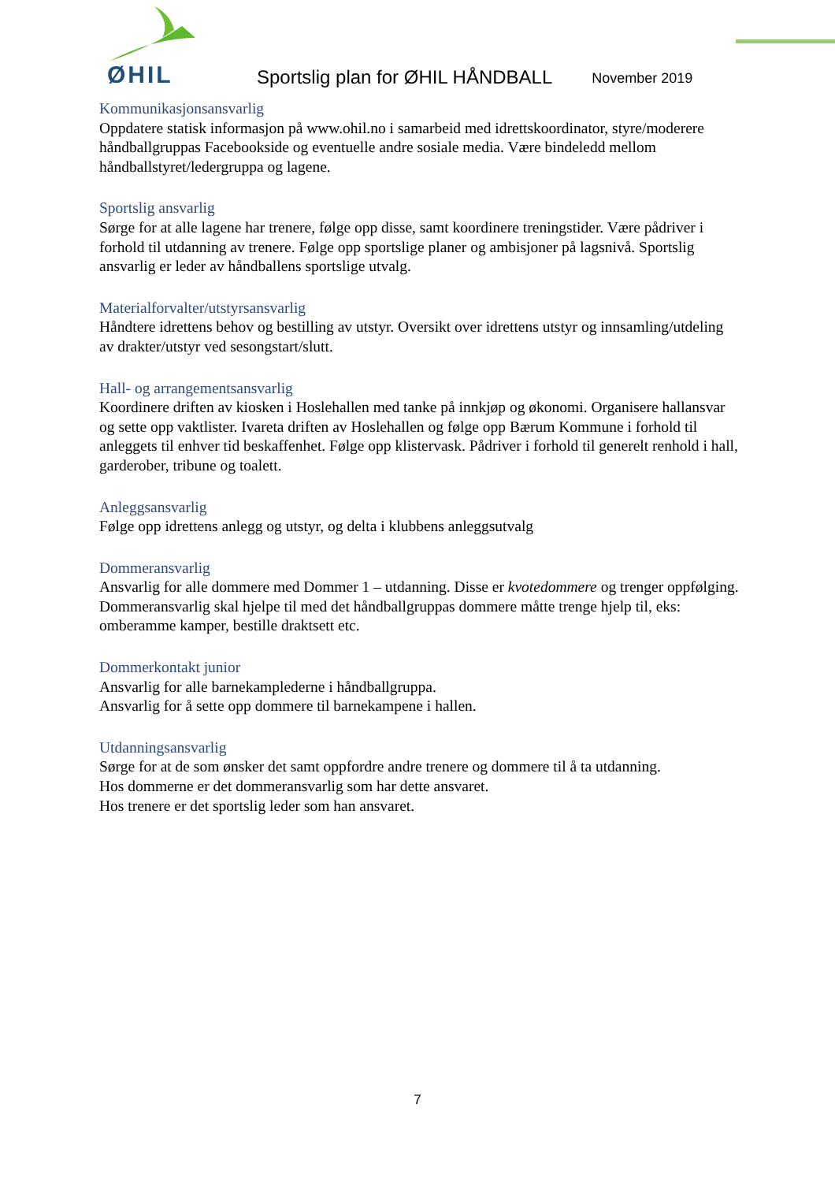ØHIL
Sportslig plan for ØHIL HÅNDBALL
November 2019
Kommunikasjonsansvarlig
Oppdatere statisk informasjon på www.ohil.no i samarbeid med idrettskoordinator, styre/moderere håndballgruppas Facebookside og eventuelle andre sosiale media. Være bindeledd mellom håndballstyret/ledergruppa og lagene.
Sportslig ansvarlig
Sørge for at alle lagene har trenere, følge opp disse, samt koordinere treningstider. Være pådriver i forhold til utdanning av trenere. Følge opp sportslige planer og ambisjoner på lagsnivå. Sportslig ansvarlig er leder av håndballens sportslige utvalg.
Materialforvalter/utstyrsansvarlig
Håndtere idrettens behov og bestilling av utstyr. Oversikt over idrettens utstyr og innsamling/utdeling av drakter/utstyr ved sesongstart/slutt.
Hall- og arrangementsansvarlig
Koordinere driften av kiosken i Hoslehallen med tanke på innkjøp og økonomi. Organisere hallansvar og sette opp vaktlister. Ivareta driften av Hoslehallen og følge opp Bærum Kommune i forhold til anleggets til enhver tid beskaffenhet. Følge opp klistervask. Pådriver i forhold til generelt renhold i hall, garderober, tribune og toalett.
Anleggsansvarlig
Følge opp idrettens anlegg og utstyr, og delta i klubbens anleggsutvalg
Dommeransvarlig
Ansvarlig for alle dommere med Dommer 1 – utdanning. Disse er kvotedommere og trenger oppfølging. Dommeransvarlig skal hjelpe til med det håndballgruppas dommere måtte trenge hjelp til, eks: omberamme kamper, bestille draktsett etc.
Dommerkontakt junior
Ansvarlig for alle barnekamplederne i håndballgruppa.
Ansvarlig for å sette opp dommere til barnekampene i hallen.
Utdanningsansvarlig
Sørge for at de som ønsker det samt oppfordre andre trenere og dommere til å ta utdanning.
Hos dommerne er det dommeransvarlig som har dette ansvaret.
Hos trenere er det sportslig leder som han ansvaret.
7